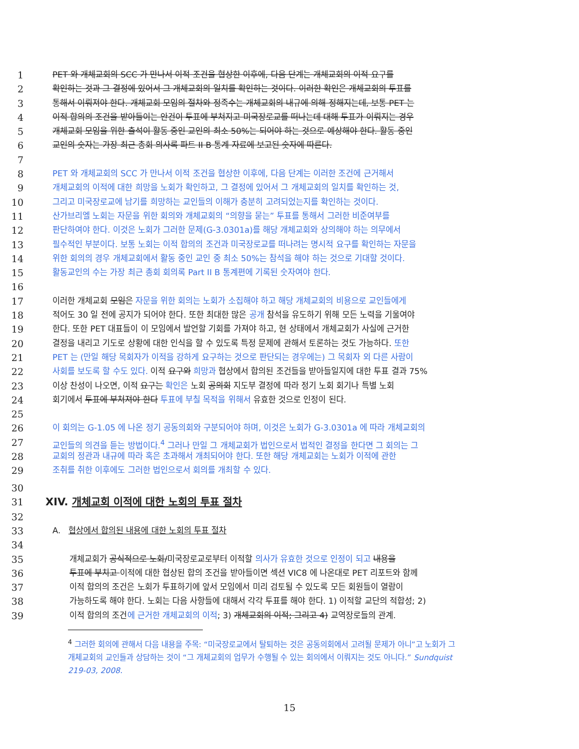1 PET 와 개체교회의 SCC 가 만나서 이적 조건을 협상한 이후에, 다음 단계는 개체교회의 이적 요구를
2 확인하는 것과 그 결정에 있어서 그 개체교회의 일치를 확인하는 것이다. 이러한 확인은 개체교회의 투표를
3 통해서 이뤄져야 한다. 개체교회 모임의 절차와 정족수는 개체교회의 내규에 의해 정해지는데, 보통 PET 는
4 이적 합의의 조건을 받아들이는 안건이 투표에 부쳐지고 미국장로교를 떠나는데 대해 투표가 이뤄지는 경우
5 개체교회 모임을 위한 출석이 활동 중인 교인의 최소 50%는 되어야 하는 것으로 예상해야 한다. 활동 중인
6 교인의 숫자는 가장 최근 총회 의사록 파트 II B 통계 자료에 보고된 숫자에 따른다.
7
8 PET 와 개체교회의 SCC 가 만나서 이적 조건을 협상한 이후에, 다음 단계는 이러한 조건에 근거해서
9 개체교회의 이적에 대한 희망을 노회가 확인하고, 그 결정에 있어서 그 개체교회의 일치를 확인하는 것,
10 그리고 미국장로교에 남기를 희망하는 교인들의 이해가 충분히 고려되었는지를 확인하는 것이다.
11 산가브리엘 노회는 자문을 위한 회의와 개체교회의 “의향을 묻는” 투표를 통해서 그러한 비준여부를
12 판단하여야 한다. 이것은 노회가 그러한 문제(G-3.0301a)를 해당 개체교회와 상의해야 하는 의무에서
13 필수적인 부분이다. 보통 노회는 이적 합의의 조건과 미국장로교를 떠나려는 명시적 요구를 확인하는 자문을
14 위한 회의의 경우 개체교회에서 활동 중인 교인 중 최소 50%는 참석을 해야 하는 것으로 기대할 것이다.
15 활동교인의 수는 가장 최근 총회 회의록 Part II B 통계편에 기록된 숫자여야 한다.
16
17 이러한 개체교회 모임은 자문을 위한 회의는 노회가 소집해야 하고 해당 개체교회의 비용으로 교인들에게
18 적어도 30 일 전에 공지가 되어야 한다. 또한 최대한 많은 공개 참석을 유도하기 위해 모든 노력을 기울여야
19 한다. 또한 PET 대표들이 이 모임에서 발언할 기회를 가져야 하고, 현 상태에서 개체교회가 사실에 근거한
20 결정을 내리고 기도로 상황에 대한 인식을 할 수 있도록 특정 문제에 관해서 토론하는 것도 가능하다. 또한
21 PET 는 (만일 해당 목회자가 이적을 강하게 요구하는 것으로 판단되는 경우에는) 그 목회자 외 다른 사람이
22 사회를 보도록 할 수도 있다. 이적 요구와 희망과 협상에서 합의된 조건들을 받아들일지에 대한 투표 결과 75%
23 이상 찬성이 나오면, 이적 요구는 확인은 노회 공의회 지도부 결정에 따라 정기 노회 회기나 특별 노회
24 회기에서 투표에 부쳐져야 한다 투표에 부칠 목적을 위해서 유효한 것으로 인정이 된다.
25
26 이 회의는 G-1.05 에 나온 정기 공동의회와 구분되어야 하며, 이것은 노회가 G-3.0301a 에 따라 개체교회의
27 교인들의 의견을 듣는 방법이다.<sup>4</sup> 그러나 만일 그 개체교회가 법인으로서 법적인 결정을 한다면 그 회의는 그
28 교회의 정관과 내규에 따라 혹은 초과해서 개최되어야 한다. 또한 해당 개체교회는 노회가 이적에 관한
29 조취를 취한 이후에도 그러한 법인으로서 회의를 개최할 수 있다.
30
31 XIV. 개체교회 이적에 대한 노회의 투표 절차
32
33 A. 협상에서 합의된 내용에 대한 노회의 투표 절차
34
35 개체교회가 공식적으로 노회/미국장로교로부터 이적할 의사가 유효한 것으로 인정이 되고 내용을
36 투표에 부치고 이적에 대한 협상된 합의 조건을 받아들이면 섹션 VIC8 에 나온대로 PET 리포트와 함께
37 이적 합의의 조건은 노회가 투표하기에 앞서 모임에서 미리 검토될 수 있도록 모든 회원들이 열람이
38 가능하도록 해야 한다. 노회는 다음 사항들에 대해서 각각 투표를 해야 한다. 1) 이적할 교단의 적합성; 2)
39 이적 합의의 조건에 근거한 개체교회의 이적; 3) 개체교회의 이적; 그리고 4) 교역장로들의 관계.
<sup>4</sup> 그러한 회의에 관해서 다음 내용을 주목: “미국장로교에서 탈퇴하는 것은 공동의회에서 고려될 문제가 아니”고 노회가 그
개체교회의 교인들과 상담하는 것이 “그 개체교회의 업무가 수행될 수 있는 회의에서 이뤄지는 것도 아니다.” Sundquist
219-03, 2008.
15